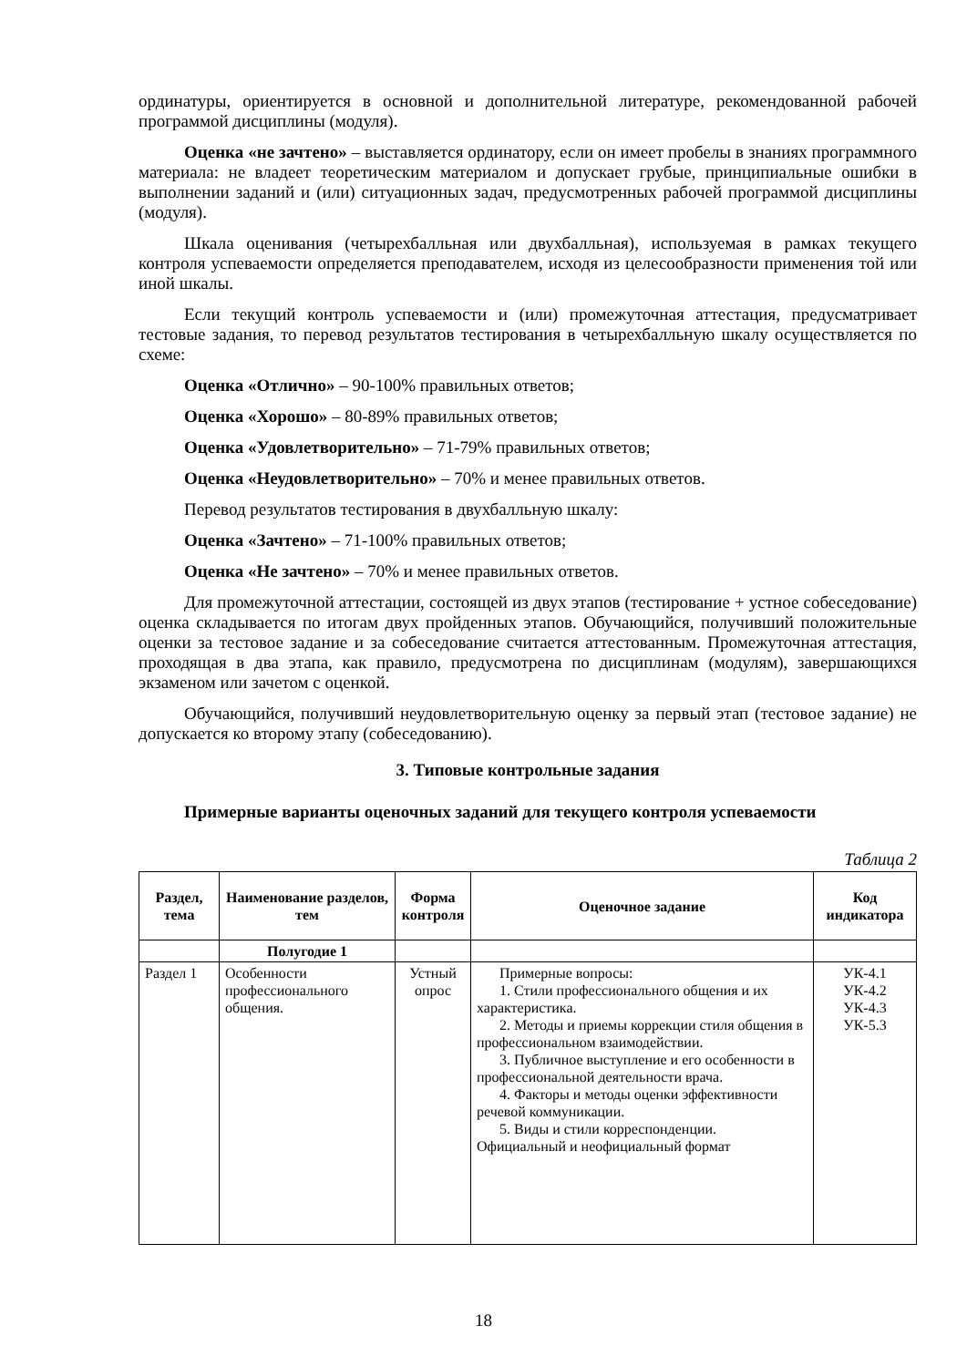ординатуры, ориентируется в основной и дополнительной литературе, рекомендованной рабочей программой дисциплины (модуля).
Оценка «не зачтено» – выставляется ординатору, если он имеет пробелы в знаниях программного материала: не владеет теоретическим материалом и допускает грубые, принципиальные ошибки в выполнении заданий и (или) ситуационных задач, предусмотренных рабочей программой дисциплины (модуля).
Шкала оценивания (четырехбалльная или двухбалльная), используемая в рамках текущего контроля успеваемости определяется преподавателем, исходя из целесообразности применения той или иной шкалы.
Если текущий контроль успеваемости и (или) промежуточная аттестация, предусматривает тестовые задания, то перевод результатов тестирования в четырехбалльную шкалу осуществляется по схеме:
Оценка «Отлично» – 90-100% правильных ответов;
Оценка «Хорошо» – 80-89% правильных ответов;
Оценка «Удовлетворительно» – 71-79% правильных ответов;
Оценка «Неудовлетворительно» – 70% и менее правильных ответов.
Перевод результатов тестирования в двухбалльную шкалу:
Оценка «Зачтено» – 71-100% правильных ответов;
Оценка «Не зачтено» – 70% и менее правильных ответов.
Для промежуточной аттестации, состоящей из двух этапов (тестирование + устное собеседование) оценка складывается по итогам двух пройденных этапов. Обучающийся, получивший положительные оценки за тестовое задание и за собеседование считается аттестованным. Промежуточная аттестация, проходящая в два этапа, как правило, предусмотрена по дисциплинам (модулям), завершающихся экзаменом или зачетом с оценкой.
Обучающийся, получивший неудовлетворительную оценку за первый этап (тестовое задание) не допускается ко второму этапу (собеседованию).
3. Типовые контрольные задания
Примерные варианты оценочных заданий для текущего контроля успеваемости
Таблица 2
| Раздел, тема | Наименование разделов, тем | Форма контроля | Оценочное задание | Код индикатора |
| --- | --- | --- | --- | --- |
| | Полугодие 1 | | | |
| Раздел 1 | Особенности профессионального общения. | Устный опрос | Примерные вопросы: 1. Стили профессионального общения и их характеристика. 2. Методы и приемы коррекции стиля общения в профессиональном взаимодействии. 3. Публичное выступление и его особенности в профессиональной деятельности врача. 4. Факторы и методы оценки эффективности речевой коммуникации. 5. Виды и стили корреспонденции. Официальный и неофициальный формат | УК-4.1 УК-4.2 УК-4.3 УК-5.3 |
18